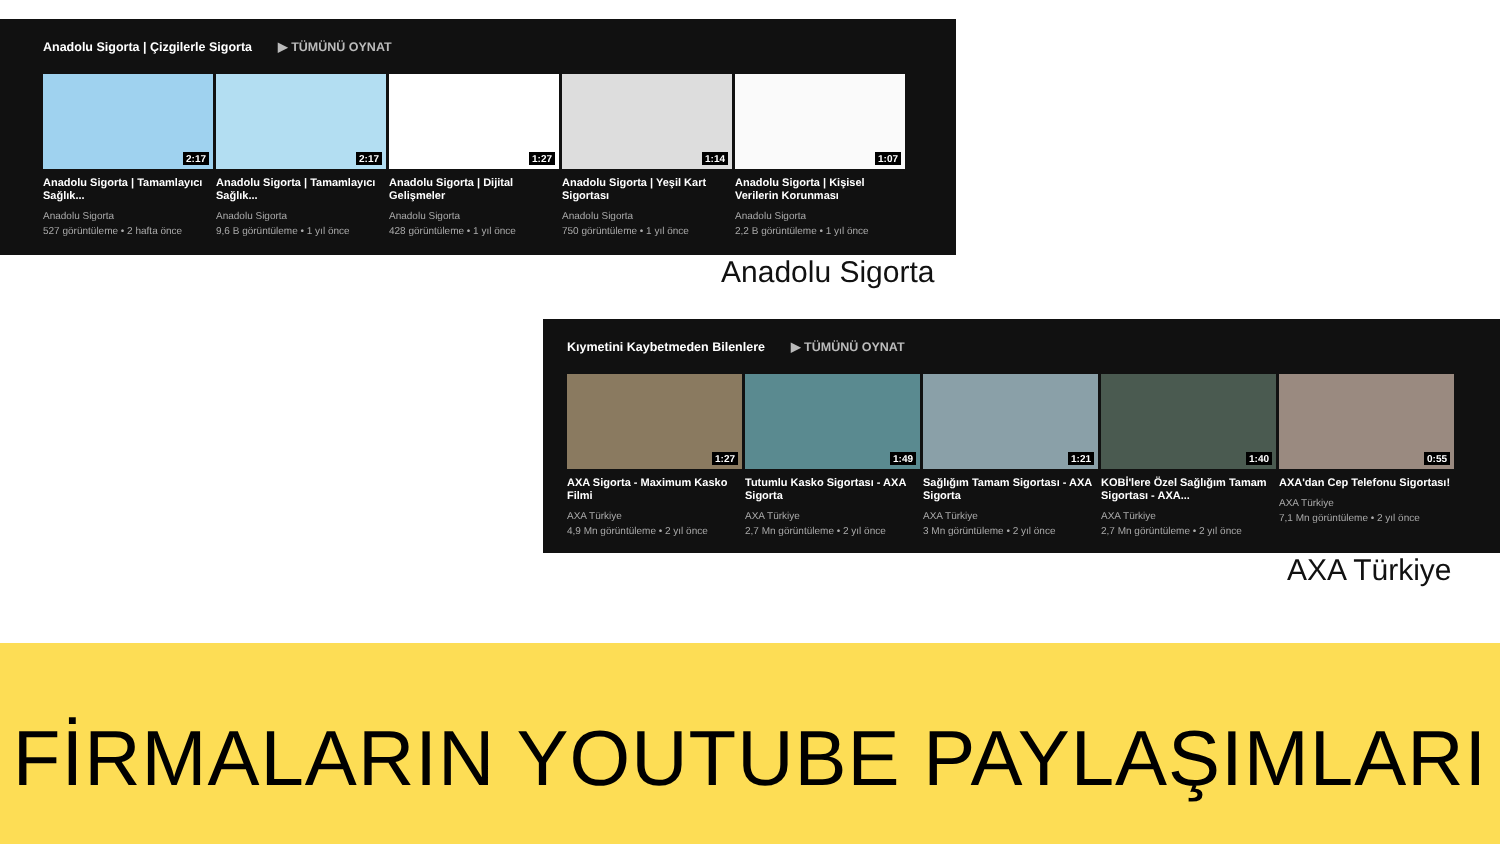Anadolu Sigorta | Çizgilerle Sigorta ▶ TÜMÜNÜ OYNAT
2:17
Anadolu Sigorta | Tamamlayıcı Sağlık...
Anadolu Sigorta
527 görüntüleme • 2 hafta önce
2:17
Anadolu Sigorta | Tamamlayıcı Sağlık...
Anadolu Sigorta
9,6 B görüntüleme • 1 yıl önce
1:27
Anadolu Sigorta | Dijital Gelişmeler
Anadolu Sigorta
428 görüntüleme • 1 yıl önce
1:14
Anadolu Sigorta | Yeşil Kart Sigortası
Anadolu Sigorta
750 görüntüleme • 1 yıl önce
1:07
Anadolu Sigorta | Kişisel Verilerin Korunması
Anadolu Sigorta
2,2 B görüntüleme • 1 yıl önce
Anadolu Sigorta
Kıymetini Kaybetmeden Bilenlere ▶ TÜMÜNÜ OYNAT
1:27
AXA Sigorta - Maximum Kasko Filmi
AXA Türkiye
4,9 Mn görüntüleme • 2 yıl önce
1:49
Tutumlu Kasko Sigortası - AXA Sigorta
AXA Türkiye
2,7 Mn görüntüleme • 2 yıl önce
1:21
Sağlığım Tamam Sigortası - AXA Sigorta
AXA Türkiye
3 Mn görüntüleme • 2 yıl önce
1:40
KOBİ'lere Özel Sağlığım Tamam Sigortası - AXA...
AXA Türkiye
2,7 Mn görüntüleme • 2 yıl önce
0:55
AXA'dan Cep Telefonu Sigortası!
AXA Türkiye
7,1 Mn görüntüleme • 2 yıl önce
AXA Türkiye
FİRMALARIN YOUTUBE PAYLAŞIMLARI